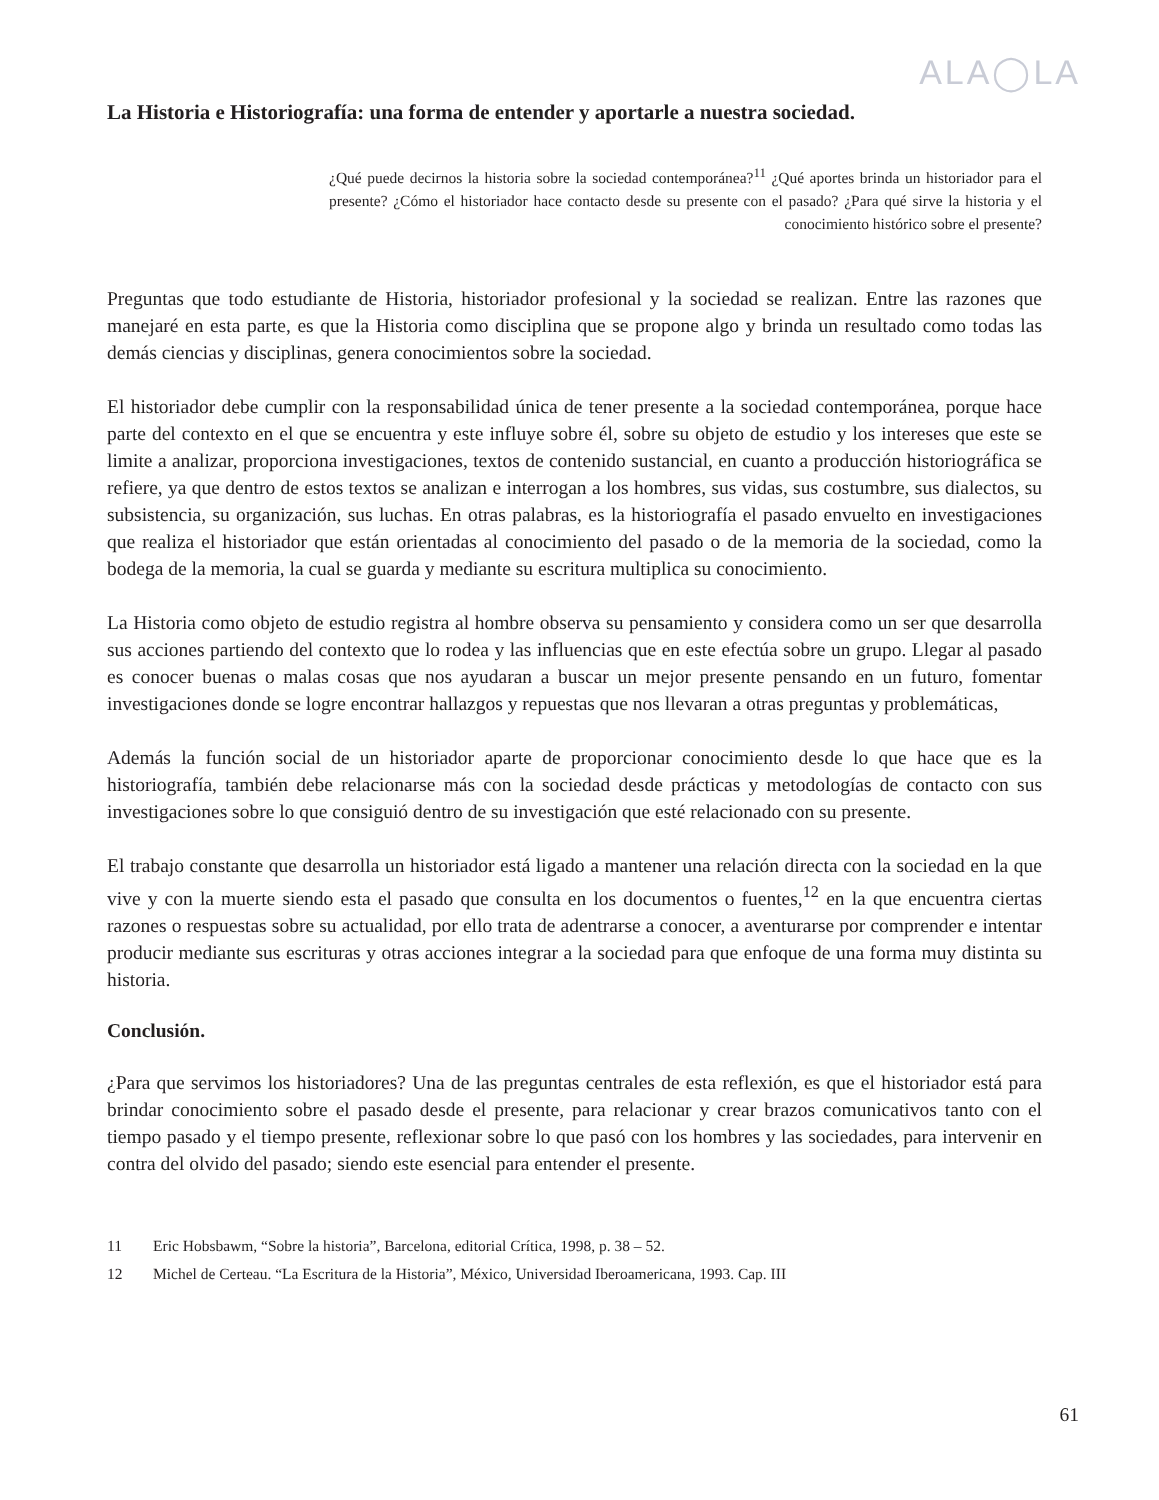ALA◯LA
La Historia e Historiografía: una forma de entender y aportarle a nuestra sociedad.
¿Qué puede decirnos la historia sobre la sociedad contemporánea?<sup>11</sup> ¿Qué aportes brinda un historiador para el presente? ¿Cómo el historiador hace contacto desde su presente con el pasado? ¿Para qué sirve la historia y el conocimiento histórico sobre el presente?
Preguntas que todo estudiante de Historia, historiador profesional y la sociedad se realizan. Entre las razones que manejaré en esta parte, es que la Historia como disciplina que se propone algo y brinda un resultado como todas las demás ciencias y disciplinas, genera conocimientos sobre la sociedad.
El historiador debe cumplir con la responsabilidad única de tener presente a la sociedad contemporánea, porque hace parte del contexto en el que se encuentra y este influye sobre él, sobre su objeto de estudio y los intereses que este se limite a analizar, proporciona investigaciones, textos de contenido sustancial, en cuanto a producción historiográfica se refiere, ya que dentro de estos textos se analizan e interrogan a los hombres, sus vidas, sus costumbre, sus dialectos, su subsistencia, su organización, sus luchas. En otras palabras, es la historiografía el pasado envuelto en investigaciones que realiza el historiador que están orientadas al conocimiento del pasado o de la memoria de la sociedad, como la bodega de la memoria, la cual se guarda y mediante su escritura multiplica su conocimiento.
La Historia como objeto de estudio registra al hombre observa su pensamiento y considera como un ser que desarrolla sus acciones partiendo del contexto que lo rodea y las influencias que en este efectúa sobre un grupo. Llegar al pasado es conocer buenas o malas cosas que nos ayudaran a buscar un mejor presente pensando en un futuro, fomentar investigaciones donde se logre encontrar hallazgos y repuestas que nos llevaran a otras preguntas y problemáticas,
Además la función social de un historiador aparte de proporcionar conocimiento desde lo que hace que es la historiografía, también debe relacionarse más con la sociedad desde prácticas y metodologías de contacto con sus investigaciones sobre lo que consiguió dentro de su investigación que esté relacionado con su presente.
El trabajo constante que desarrolla un historiador está ligado a mantener una relación directa con la sociedad en la que vive y con la muerte siendo esta el pasado que consulta en los documentos o fuentes,<sup>12</sup> en la que encuentra ciertas razones o respuestas sobre su actualidad, por ello trata de adentrarse a conocer, a aventurarse por comprender e intentar producir mediante sus escrituras y otras acciones integrar a la sociedad para que enfoque de una forma muy distinta su historia.
Conclusión.
¿Para que servimos los historiadores? Una de las preguntas centrales de esta reflexión, es que el historiador está para brindar conocimiento sobre el pasado desde el presente, para relacionar y crear brazos comunicativos tanto con el tiempo pasado y el tiempo presente, reflexionar sobre lo que pasó con los hombres y las sociedades, para intervenir en contra del olvido del pasado; siendo este esencial para entender el presente.
11 Eric Hobsbawm, “Sobre la historia”, Barcelona, editorial Crítica, 1998, p. 38 – 52.
12 Michel de Certeau. “La Escritura de la Historia”, México, Universidad Iberoamericana, 1993. Cap. III
61